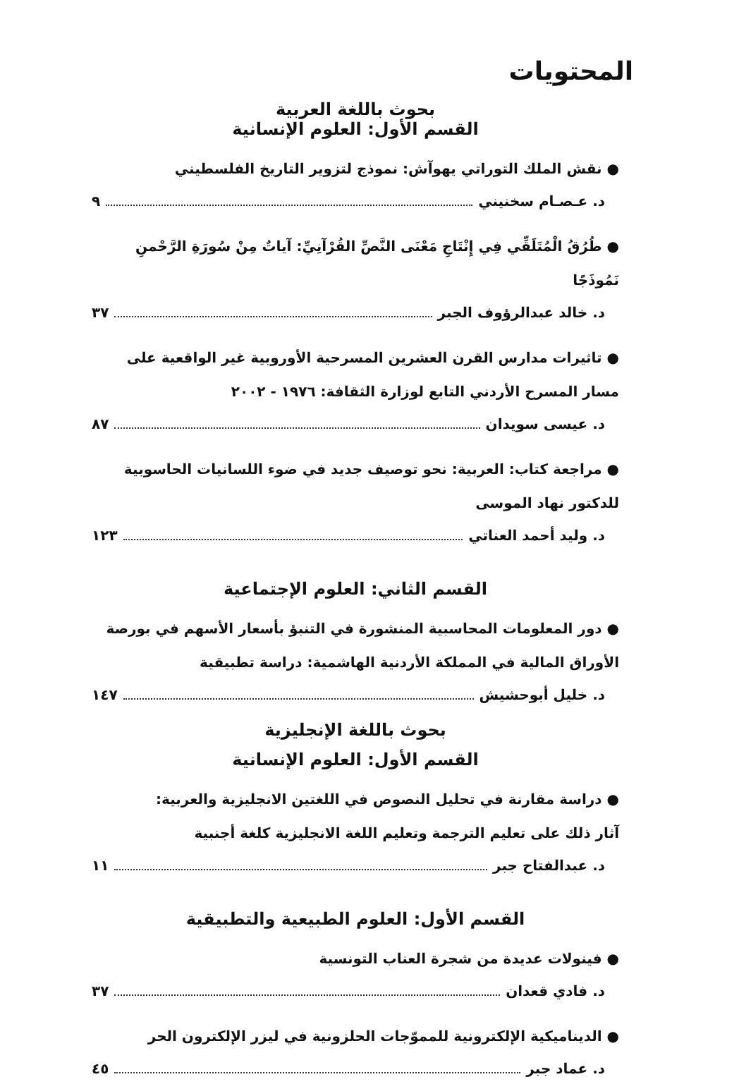المحتويات
بحوث باللغة العربية
القسم الأول: العلوم الإنسانية
● نقش الملك التوراتي يهوآش: نموذج لتزوير التاريخ الفلسطيني
د. عـصـام سخنيني ٩
● طُرُقُ الْمُتَلَقِّي فِي إِنْتَاجِ مَعْنَى النَّصِّ القُرْآنِيِّ: آياتٌ مِنْ سُورَةِ الرَّحْمنِ نَمُوذَجًا
د. خالد عبدالرؤوف الجبر ٣٧
● تاثيرات مدارس القرن العشرين المسرحية الأوروبية غير الواقعية على مسار المسرح الأردني التابع لوزارة الثقافة: ١٩٧٦ - ٢٠٠٢
د. عيسى سويدان ٨٧
● مراجعة كتاب: العربية: نحو توصيف جديد في ضوء اللسانيات الحاسوبية للدكتور نهاد الموسى
د. وليد أحمد العناتي ١٢٣
القسم الثاني: العلوم الإجتماعية
● دور المعلومات المحاسبية المنشورة في التنبؤ بأسعار الأسهم في بورصة الأوراق المالية في المملكة الأردنية الهاشمية: دراسة تطبيقية
د. خليل أبوحشيش ١٤٧
بحوث باللغة الإنجليزية
القسم الأول: العلوم الإنسانية
● دراسة مقارنة في تحليل النصوص في اللغتين الانجليزية والعربية:
آثار ذلك على تعليم الترجمة وتعليم اللغة الانجليزية كلغة أجنبية
د. عبدالفتاح جبر ١١
القسم الأول: العلوم الطبيعية والتطبيقية
● فينولات عديدة من شجرة العناب التونسية
د. فادي قعدان ٣٧
● الديناميكية الإلكترونية للمموّجات الحلزونية في ليزر الإلكترون الحر
د. عماد جبر ٤٥